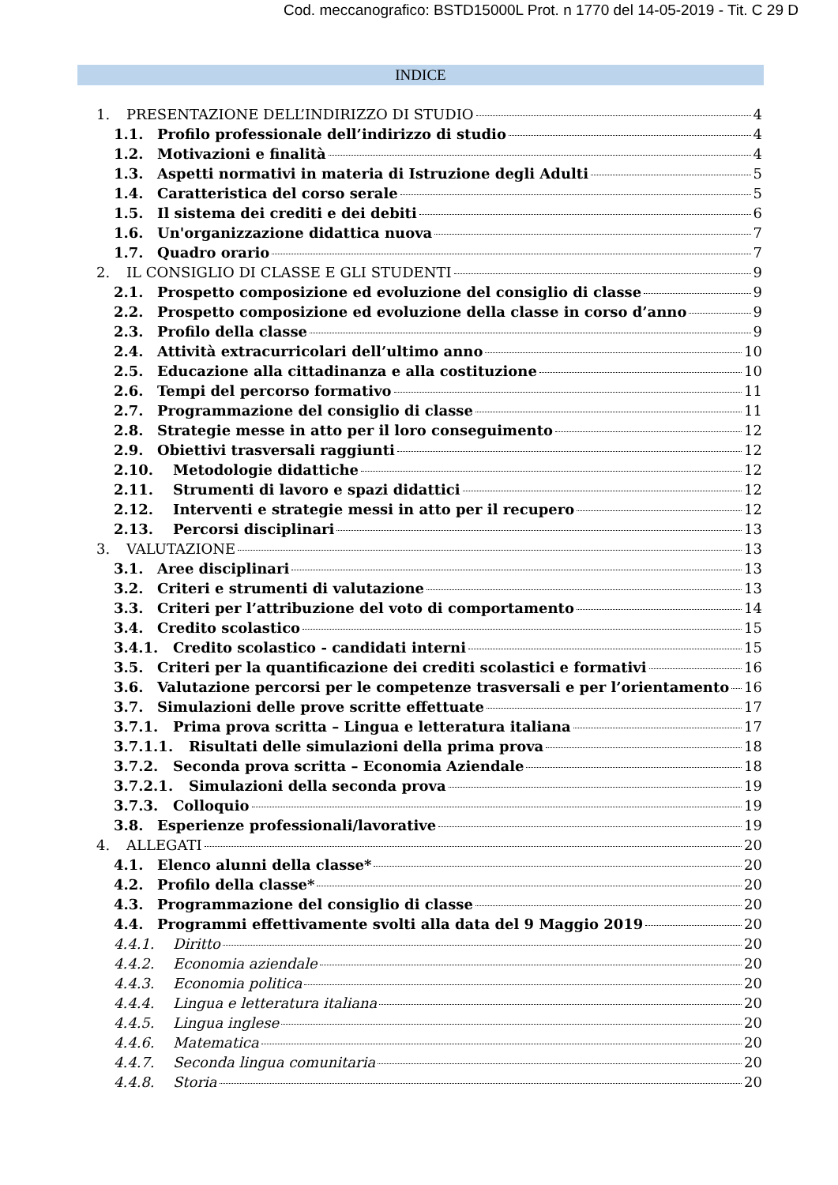Cod. meccanografico: BSTD15000L Prot. n 1770 del 14-05-2019 - Tit. C 29 D
INDICE
1. PRESENTAZIONE DELL’INDIRIZZO DI STUDIO 4
1.1. Profilo professionale dell’indirizzo di studio 4
1.2. Motivazioni e finalità 4
1.3. Aspetti normativi in materia di Istruzione degli Adulti 5
1.4. Caratteristica del corso serale 5
1.5. Il sistema dei crediti e dei debiti 6
1.6. Un'organizzazione didattica nuova 7
1.7. Quadro orario 7
2. IL CONSIGLIO DI CLASSE E GLI STUDENTI 9
2.1. Prospetto composizione ed evoluzione del consiglio di classe 9
2.2. Prospetto composizione ed evoluzione della classe in corso d’anno 9
2.3. Profilo della classe 9
2.4. Attività extracurricolari dell’ultimo anno 10
2.5. Educazione alla cittadinanza e alla costituzione 10
2.6. Tempi del percorso formativo 11
2.7. Programmazione del consiglio di classe 11
2.8. Strategie messe in atto per il loro conseguimento 12
2.9. Obiettivi trasversali raggiunti 12
2.10. Metodologie didattiche 12
2.11. Strumenti di lavoro e spazi didattici 12
2.12. Interventi e strategie messi in atto per il recupero 12
2.13. Percorsi disciplinari 13
3. VALUTAZIONE 13
3.1. Aree disciplinari 13
3.2. Criteri e strumenti di valutazione 13
3.3. Criteri per l’attribuzione del voto di comportamento 14
3.4. Credito scolastico 15
3.4.1. Credito scolastico - candidati interni 15
3.5. Criteri per la quantificazione dei crediti scolastici e formativi 16
3.6. Valutazione percorsi per le competenze trasversali e per l’orientamento 16
3.7. Simulazioni delle prove scritte effettuate 17
3.7.1. Prima prova scritta – Lingua e letteratura italiana 17
3.7.1.1. Risultati delle simulazioni della prima prova 18
3.7.2. Seconda prova scritta – Economia Aziendale 18
3.7.2.1. Simulazioni della seconda prova 19
3.7.3. Colloquio 19
3.8. Esperienze professionali/lavorative 19
4. ALLEGATI 20
4.1. Elenco alunni della classe* 20
4.2. Profilo della classe* 20
4.3. Programmazione del consiglio di classe 20
4.4. Programmi effettivamente svolti alla data del 9 Maggio 2019 20
4.4.1. Diritto 20
4.4.2. Economia aziendale 20
4.4.3. Economia politica 20
4.4.4. Lingua e letteratura italiana 20
4.4.5. Lingua inglese 20
4.4.6. Matematica 20
4.4.7. Seconda lingua comunitaria 20
4.4.8. Storia 20